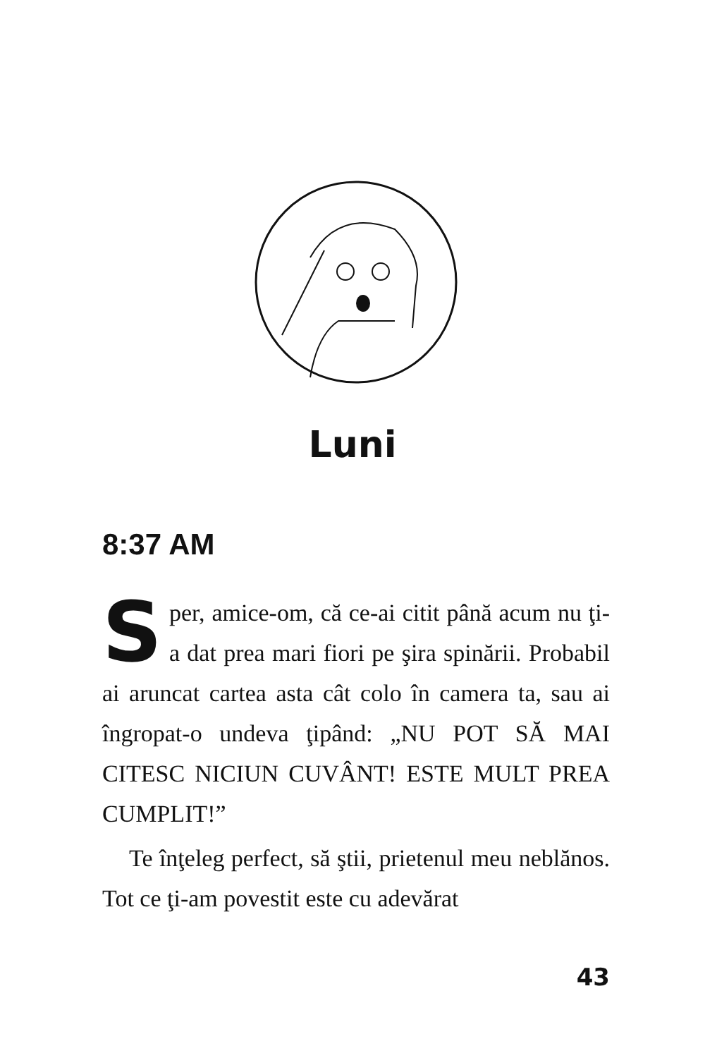Luni
8:37 AM
Sper, amice-om, că ce-ai citit până acum nu ţi-a dat prea mari fiori pe şira spinării. Probabil ai aruncat cartea asta cât colo în camera ta, sau ai îngropat-o undeva ţipând: „NU POT SĂ MAI CITESC NICIUN CUVÂNT! ESTE MULT PREA CUMPLIT!”
Te înţeleg perfect, să ştii, prietenul meu neblănos. Tot ce ţi-am povestit este cu adevărat
43